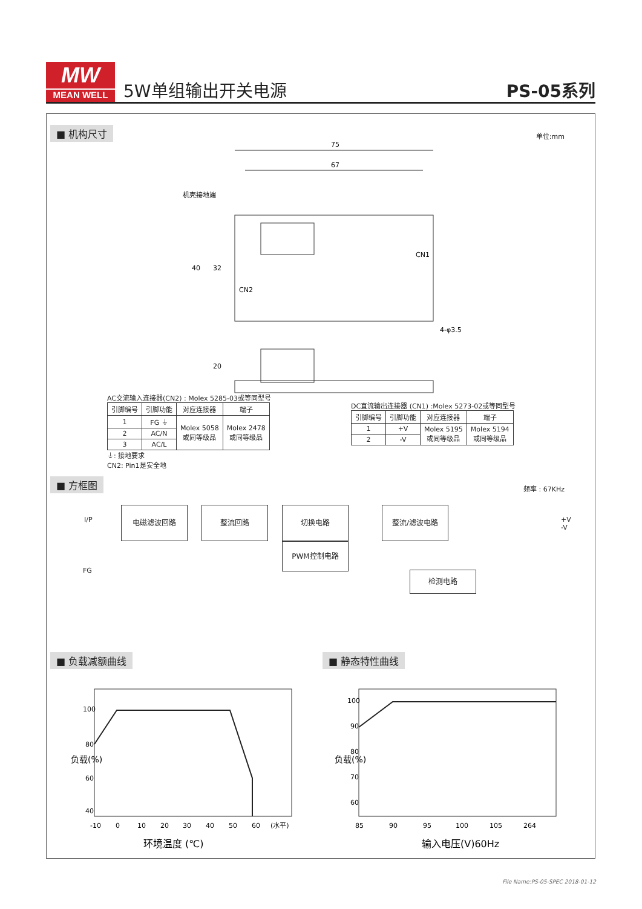MW
MEAN WELL
5W单组输出开关电源
PS-05系列
■ 机构尺寸
单位:mm
75
67
机壳接地端
40
32
CN2
CN1
4-φ3.5
20
AC交流输入连接器(CN2) : Molex 5285-03或等同型号
| 引脚编号 | 引脚功能 | 对应连接器 | 端子 |
| --- | --- | --- | --- |
| 1 | FG ⏚ | Molex 5058 或同等级品 | Molex 2478 或同等级品 |
| 2 | AC/N | | |
| 3 | AC/L | | |
⏚: 接地要求
CN2: Pin1是安全地
DC直流输出连接器 (CN1) :Molex 5273-02或等同型号
| 引脚编号 | 引脚功能 | 对应连接器 | 端子 |
| --- | --- | --- | --- |
| 1 | +V | Molex 5195 或同等级品 | Molex 5194 或同等级品 |
| 2 | -V | | |
■ 方框图
频率 : 67KHz
I/P
FG
电磁滤波回路 整流回路 切换电路
PWM控制电路
整流/滤波电路
检测电路
+V
-V
■ 负载减额曲线 ■ 静态特性曲线
100
80
60
40
-10
0
10
20
30
40
50
60
(水平)
环境温度 (℃)
负载(%)
100
90
80
70
60
85
90
95
100
105
264
输入电压(V)60Hz
负载(%)
File Name:PS-05-SPEC 2018-01-12